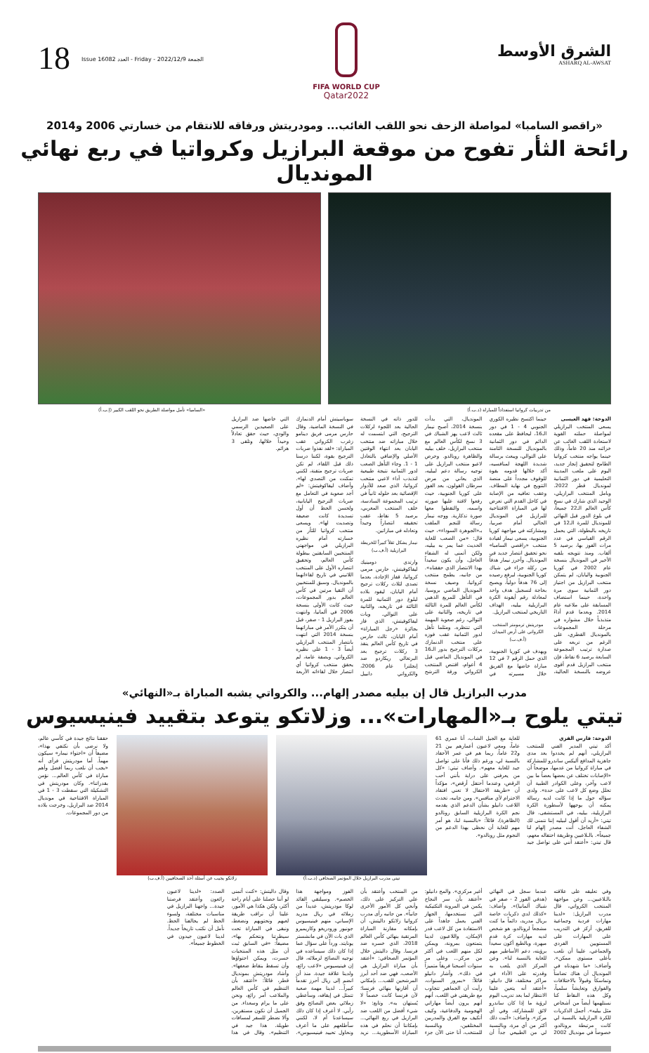18
Issue 16082 العدد - Friday - 2022/12/9 الجمعة
FIFA WORLD CUP
Qatar2022
الشرق الأوسط
ASHARQ AL-AWSAT
«راقصو السامبا» لمواصلة الزحف نحو اللقب الغائب... ومودريتش ورفاقه للانتقام من خسارتي 2006 و2014
رائحة الثأر تفوح من موقعة البرازيل وكرواتيا في ربع نهائي المونديال
من تدريبات كرواتيا استعداداً للمباراة (د.ب.أ) «السامبا» تأمل مواصلة الطريق نحو اللقب الكبير (إ.ب.أ)
الدوحة: فهد العيسى
يسعى المنتخب البرازيلي لمواصلة حملته القوية لاستعادة اللقب الغائب عن خزائنه منذ 20 عاماً، وذلك حينما يواجه منتخب كرواتيا الطامح لتحقيق إنجاز جديد، اليوم على ملعب المدينة التعليمية في دور الثمانية لمونديال قطر 2022. وبامل المنتخب البرازيلي، الوحيد الذي شارك في نسخ كأس العالم الـ22 جميعاً، في بلوغ الدور قبل النهائي للمونديال للمرة الـ12 في تاريخه بالبطولة، التي يحمل الرقم القياسي في عدد مرات الفوز بها، برصيد 5 ألقاب. ومنذ تتويجه بلقبه الأخير في المونديال بنسخة عام 2002 في كوريا الجنوبية واليابان، لم يتمكن منتخب البرازيل من اجتياز دور الثمانية سوى مرة واحدة، حينما استضاف المسابقة على ملاعبه عام 2014. وبعدما قدم أداءً متذبذباً خلال مشواره في مرحلة المجموعات بالمونديال القطري، على الرغم من تربعه على صدارة ترتيب المجموعة السابعة برصيد 6 نقاط، فإن منتخب البرازيل قدم أقوى عروضه بالنسخة الحالية، حينما اكتسح نظيره الكوري الجنوبي 4 - 1 في دور الـ16، ليحافظ على مقعده الدائم في دور الثمانية بالمونديال للنسخة الثامنة على التوالي، ويبعث برسالة شديدة اللهجة لمنافسيه، أكد خلالها قدومه بقوة للوقوف مجدداً على منصة التتويج في نهاية المطاف. وعقب تعافيه من الإصابة في كاحل القدم التي تعرض لها في المباراة الافتتاحية للبرازيل في المونديال الحالي أمام صربيا، ومشاركته في مواجهة كوريا الجنوبية، يسعى نيمار لقيادة منتخب «راقصي السامبا» نحو تحقيق انتصار جديد في المونديال. وأحرز نيمار هدفاً من ركلة جزاء في شباك كوريا الجنوبية، ليرفع رصيده إلى 76 هدفاً دولياً، ويصبح بحاجة لتسجيل هدف واحد لمعادلة رقم أيقونة الكرة البرازيلية بيليه، الهداف التاريخي لمنتخب البرازيل.
مودريتش ترمومتر المنتخب الكرواتي على أرض الميدان (أ.ف.ب)
ويهدف في كوريا الجنوبية، الذي حمل الرقم 7 في 12 مباراة خاضها مع الفريق خلال مسيرته في المونديال، التي بدأت بنسخة 2014، أصبح نيمار ثالث لاعب يهز الشباك في 3 نسخ لكأس العالم مع منتخب البرازيل، خلف بيليه والظاهرة رونالدو. وحرص لاعبو منتخب البرازيل على توجيه رسالة دعم لبيليه، الذي يعاني من مرض سرطان القولون، بعد الفوز على كوريا الجنوبية، حيث رفعوا لافتة عليها صورته واسمه، والتقطوا معها صورة تذكارية. ووجه نيمار رسالة للنجم الملقب بـ«الجوهرة السوداء»، حيث قال: «من الصعب للغاية الحديث عما يمر به بيليه، ولكن أتمنى له الشفاء العاجل، وأن يكون سعيداً بهذا الانتصار الذي حققناه». من جانبه، يطمح منتخب كرواتيا، وصيف نسخة المونديال الماضي بروسيا، في التأهل للمربع الذهبي لكأس العالم للمرة الثالثة في تاريخه، والثانية على التوالي، رغم صعوبة المهمة التي تنتظره. ومثلما تأهل لدور الثمانية عقب فوزه على منتخب الدنمارك بركلات الترجيح بدور الـ16 في المونديال الماضي قبل 4 أعوام، اقتنص المنتخب الكرواتي ورقة الترشح للدور ذاته في النسخة الحالية بعد اللجوء لركلات الترجيح، التي ابتسمت له خلال مباراته ضد منتخب اليابان بعد انتهاء الوقتين الأصلي والإضافي بالتعادل 1 - 1. وجاء التأهل الصعب لدور الثمانية نتيجة طبيعية لتذبذب أداء لاعبي منتخب كرواتيا، الذي صعد للأدوار الإقصائية بعد حلوله ثانياً في ترتيب المجموعة السادسة، خلف المنتخب المغربي، برصيد 5 نقاط، عقب تحقيقه انتصاراً وحيداً وتعادله في مباراتين.
نيمار يشكل ثقلاً كبيراً للخريطة البرازيلية (أ.ف.ب)
وارتدى دومينيك ليفاكوفيتش، حارس مرمى كرواتيا، قفاز الإجادة، بعدما تصدى لثلاث ركلات ترجيح أمام اليابان، ليقود بلاده لبلوغ دور الثمانية للمرة الثالثة في تاريخه، والثانية على التوالي. وبات ليفاكوفيتش، الذي فاز بجائزة «رجل المباراة» أمام اليابان، ثالث حارس في تاريخ كأس العالم ينقذ 3 ركلات ترجيح بعد البرتغالي ريكاردو ضد إنجلترا عام 2006، والكرواتي دانييل سوباسيتش أمام الدنمارك في النسخة الماضية. وقال حارس مرمى فريق دينامو زغرب الكرواتي عقب المباراة: «لقد نفذوا ضربات الترجيح بقوة، لكننا درسنا ذلك قبل اللقاء، لم تكن ضربات ترجيح متقنة، لكنني تمكنت من التصدي لها». وأضاف ليفاكوفيتش: «لم أجد صعوبة في التعامل مع ضربات الترجيح اليابانية، ولحسن الحظ أن أول تسديدة كانت ضعيفة وتصديت لها». ويسعى منتخب كرواتيا للثأر من خسارته أمام نظيره البرازيلي في مواجهتي المنتخبين السابقتين ببطولة كأس العالم، وتحقيق انتصاره الأول على المنتخب اللاتيني في تاريخ لقاءاتهما بالمونديال. وسبق للمنتخبين أن التقيا مرتين في كأس العالم بدور المجموعات، حيث كانت الأولى بنسخة 2006 في ألمانيا، وانتهت بفوز البرازيل 1 - صفر، قبل أن يتكرر الأمر في مباراتهما بنسخة 2014 التي انتهت بانتصار المنتخب البرازيلي أيضاً 3 - 1 على نظيره الكرواتي. وبصفة عامة، لم يحقق منتخب كرواتيا أي انتصار خلال لقاءاته الأربعة التي خاضها ضد البرازيل على الصعيدين الرسمي والودي، حيث حقق تعادلاً وحيداً خلالها، وتلقى 3 هزائم.
مدرب البرازيل قال إن بيليه مصدر إلهام... والكرواتي يشبه المباراة بـ«النهائي»
تيتي يلوح بـ«المهارات»... وزلاتكو يتوعد بتقييد فينيسيوس
الدوحة: فارس الفزي
أكد تيتي المدير الفني للمنتخب البرازيلي، أنهم لم يحددوا بعد مدى جاهزية المدافع أليكس ساندرو للمشاركة في مباراة كرواتيا من عدمها، موضحاً أن «الإصابات تختلف عن بعضها بعضاً ما بين لاعب وآخر، وعلى الكوادر الطبية أن تحلل وضع كل لاعب على حدة». ولدى سؤاله حول ما إذا كانت لديه رسالة يمكنه أن يوجهها لأسطورة الكرة البرازيلية، بيليه، في المستشفى، قال تيتي: «أريد أن أقول لبيليه إننا نتمنى لك الشفاء العاجل، أنت مصدر إلهام لنا جميعاً». بالـلاعبين وطريقة احتفاله معهم، قال تيتي: «أعتقد أنني على تواصل جيد للغاية مع الجيل الشاب، أنا عمري 61 عاماً، ومعي لاعبون أعمارهم بين 21 و22 عاماً، ربما هم في عمر الأحفاد بالنسبة لي، ورغم ذلك فأنا على تواصل جيد للغاية معهم». وأضاف تيتي: «كل من يعرفني على دراية بأنني أحب الرقص، وعندما أحتفل أرقص»، مؤكداً أن «طريقة الاحتفال لا تعني افتقاد الاحترام لأي منافس». ومن جانبه، تحدث اللاعب دانيلو بشأن الدعم الذي يقدمه نجم الكرة البرازيلية السابق رونالدو (الظاهرة)، قائلاً: «بالنسبة لنا، هو أمر مهم للغاية أن نحظى بهذا الدعم من النجوم مثل رونالدو».
تيتي مدرب البرازيل خلال المؤتمر الصحافي (د.ب.أ)
زلاتكو يجيب عن أسئلة أحد الصحافيين (أ.ف.ب)
حققنا نتائج جيدة في كأسي عالم، ولا نرضى بأن نكتفي بهذا»، مضيفاً أن «احتواء نيمار» سيكون مهماً. أما مودريتش فرأى أنه «يجب أن نلعب ربما أفضل وأهم مباراة في كأس العالم... نؤمن بقدراتنا». وكان مودريتش في التشكيلة التي سقطت 3 - 1 في المباراة الافتتاحية في مونديال 2014 ضد البرازيل، وخرجت بلاده من دور المجموعات.
وفي تعليقه على علاقته بالـلاعبين... وعن مواجهة المنتخب الكرواتي، قال مدرب البرازيل: «لدينا مهارات فردية وجماعية للفريق، أركز في التدريب على المهارات على المستويين الفردي والجماعي، علينا أن نلعب بأعلى مستوى ممكن». وأضاف: «ما شهدناه في المونديال أن هناك تضامناً وتماسكاً وقبولاً بالاختلافات والفوارق وتعايشاً سلمياً، وكل هذه النقاط كنا نستلهمها أيضاً من أشخاص مثل بيليه». أجمل الذكريات للكرة البرازيلية بالنسبة لي كانت مرتبطة برونالدو، خصوصاً في مونديال 2002 عندما سجل في النهائي (هدفي الفوز 2 - صفر في شباك ألمانيا)». وأضاف: «كذلك لدي ذكريات خاصة بريال مدريد، دائماً ما كنت مشجعاً لرونالدو، هو شخص لديه مهارات كرة قدم مبهرة، وبالطبع أكون سعيداً برؤيته، دعم الأساطير مهم للغاية بالنسبة لنا». وعن المركز الذي يلعب به وقدرته على الأداء في مراكز مختلفة، قال دانيلو: «أعتقد أنه يتعين علينا الانتظار لما بعد تدريب اليوم لرؤية ما إذا كان ساندرو لائق للمشاركة، وفي أي مركز». وأضاف: «أثبت ذلك أكثر من أي مرة، وبالنسبة لي من الطبيعي جداً أن أغير مركزي». والمح دانيلو: «أعتقد بأن سر النجاح يكمن في المرونة التكتيكية التي نستخدمها، الجهاز الفني يعمل جاهداً على الاستفادة من كل لاعب قدر الإمكان، واللاعبون لدينا يتمتعون بمرونة، ويمكن لكل منهم اللعب في أكثر من مركز... وعلى مر سنوات أصبحنا فريقاً متميزاً في ذلك». وأشار دانيلو قائلاً: «بمرور السنوات، رأيت أن الجماهير تتجاوب مع طريقتي في اللعب، أنهم أنهم يرون أيضاً مهاراتي الهجومية والدفاعية، وكيف أتكيف مع الفرق والمدربين المختلفين، وبالنسبة للمنتخب، أنا حتى الآن جزء من المنتخب وأعتقد بأن علي التركيز على ذلك، وأنحي كل الأمور الأخرى جانباً». من جانبه رأى مدرب كرواتيا زلاتكو داليتش، أن بإمكانه مقارنة المباراة المرتقبة بنهائي كأس العالم 2018، الذي خسره ضد فرنسا. وقال داليتش خلال المؤتمر الصحافي: «أعتقد بأن مباراة البرازيل هي الأصعب، فهي ضد أحد أبرز المرشحين للقب... بإمكاني أن أقارنها بنهائي فرنسا؛ لأن فرنسا كانت خصماً لا يُستهان به». وتابع: «لا شيء أفضل من اللعب ضد البرازيل في ربع النهائي... بإمكاننا أن نحلم في هذه المباراة الأسطورية... نريد الفوز ومواجهة هذا الخصم». وسيلتقي القائد لوكا مودريتش، عديداً من زملائه في ريال مدريد الإسباني، منهم فينيسيوس جونيور ورودريغو وكاريميرو الذي بات الآن في مانشستر يونايتد. ورداً على سؤال عما إذا كان ذلك سيساعده في توجيه النصائح لزملائه، قال إن فينيسيوس «لاعب رائع، ولدينا علاقة جيدة. منذ أن انضم إلى ريال أحرز تقدماً كبيراً... لدينا مهمة صعبة تتمثل في إيقافه، وسأعطي زملائي بعض النصائح وفق رأيي. لا أعرف إذا كان ذلك سيساعدنا أم لا، لكنني سأطلعهم على ما أعرف ونحاول تحييد فينيسيوس». وقال داليتش: «كنت أتمنى لو أننا حصلنا على أيام راحة أكثر، ولكن هكذا هي الأمور، علينا أن نراقب طريقة لعبهم ونحتويهم ونضغط، ونبقى في المباراة تحت سيطرتنا ونتحكم بها»، مضيفاً: «في السابق ثبت أن مثل هذه المنتخبات خسرت، ويمكن احتواؤها وأن تسقط بنقاط ضعفها». وأشاد مودريتش بمونديال قطر، قائلاً: «أعتقد بأن التنظيم في كأس العالم والملاعب أمر رائع، ونحن على ما يرام وسعداء. من الجميل أن نكون مستقرين، وألا نضطر للسفر لمسافات طويلة. هذا جيد في التنظيم». وقال في هذا الصدد: «لدينا لاعبون رائعون وأعتقد فرصتنا جيدة... واجهنا البرازيل في مناسبات مختلفة، ولسوء الحظ لم يحالفنا الحظ. نأمل أن نكتب تاريخاً جديداً. لدينا لاعبون جيدون في الخطوط جميعاً».